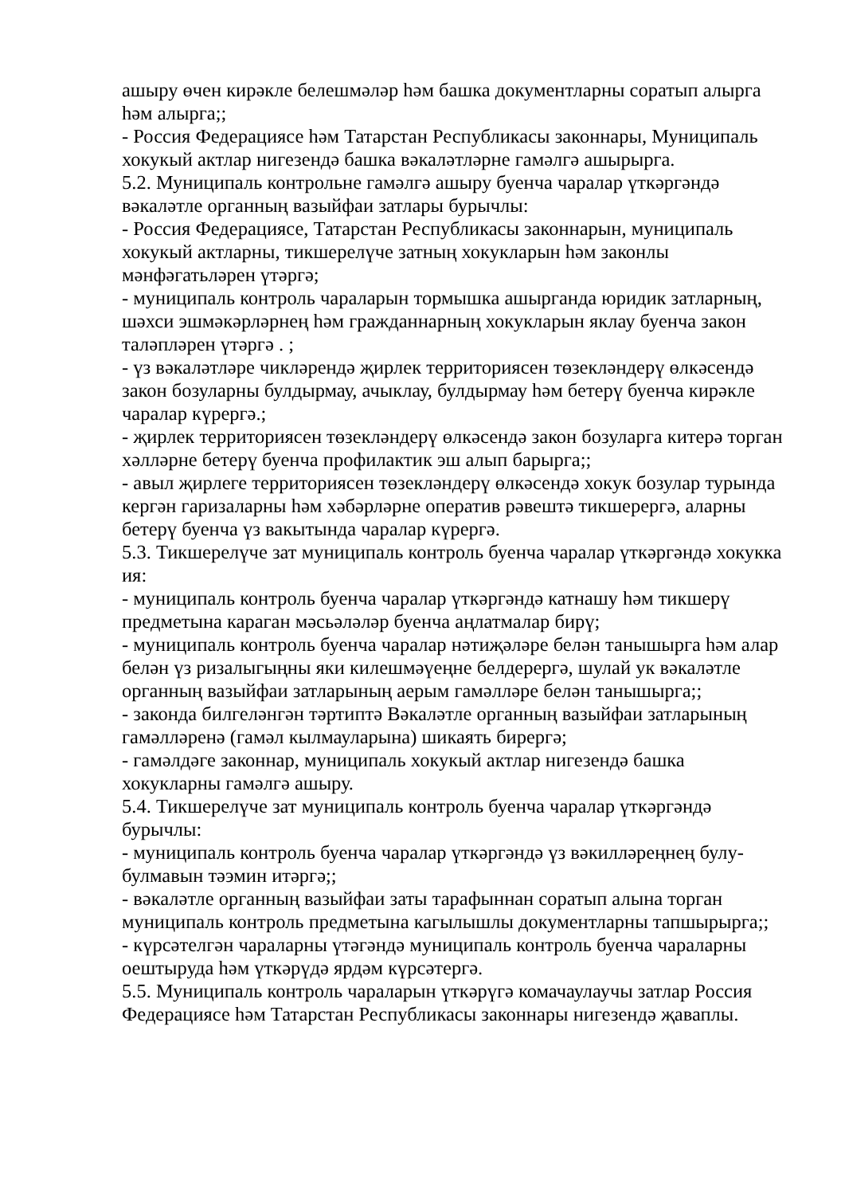ашыру өчен кирәкле белешмәләр һәм башка документларны соратып алырга һәм алырга;;
- Россия Федерациясе һәм Татарстан Республикасы законнары, Муниципаль хокукый актлар нигезендә башка вәкаләтләрне гамәлгә ашырырга.
5.2. Муниципаль контрольне гамәлгә ашыру буенча чаралар үткәргәндә вәкаләтле органның вазыйфаи затлары бурычлы:
- Россия Федерациясе, Татарстан Республикасы законнарын, муниципаль хокукый актларны, тикшерелүче затның хокукларын һәм законлы мәнфәгатьләрен үтәргә;
- муниципаль контроль чараларын тормышка ашырганда юридик затларның, шәхси эшмәкәрләрнең һәм гражданнарның хокукларын яклау буенча закон таләпләрен үтәргә . ;
- үз вәкаләтләре чикләрендә җирлек территориясен төзекләндерү өлкәсендә закон бозуларны булдырмау, ачыклау, булдырмау һәм бетерү буенча кирәкле чаралар күрергә.;
- җирлек территориясен төзекләндерү өлкәсендә закон бозуларга китерә торган хәлләрне бетерү буенча профилактик эш алып барырга;;
- авыл җирлеге территориясен төзекләндерү өлкәсендә хокук бозулар турында кергән гаризаларны һәм хәбәрләрне оператив рәвештә тикшерергә, аларны бетерү буенча үз вакытында чаралар күрергә.
5.3. Тикшерелүче зат муниципаль контроль буенча чаралар үткәргәндә хокукка ия:
- муниципаль контроль буенча чаралар үткәргәндә катнашу һәм тикшерү предметына караган мәсьәләләр буенча аңлатмалар бирү;
- муниципаль контроль буенча чаралар нәтиҗәләре белән танышырга һәм алар белән үз ризалыгыңны яки килешмәүеңне белдерергә, шулай ук вәкаләтле органның вазыйфаи затларының аерым гамәлләре белән танышырга;;
- законда билгеләнгән тәртиптә Вәкаләтле органның вазыйфаи затларының гамәлләренә (гамәл кылмауларына) шикаять бирергә;
- гамәлдәге законнар, муниципаль хокукый актлар нигезендә башка хокукларны гамәлгә ашыру.
5.4. Тикшерелүче зат муниципаль контроль буенча чаралар үткәргәндә бурычлы:
- муниципаль контроль буенча чаралар үткәргәндә үз вәкилләреңнең булу-булмавын тәэмин итәргә;;
- вәкаләтле органның вазыйфаи заты тарафыннан соратып алына торган муниципаль контроль предметына кагылышлы документларны тапшырырга;;
- күрсәтелгән чараларны үтәгәндә муниципаль контроль буенча чараларны оештыруда һәм үткәрүдә ярдәм күрсәтергә.
5.5. Муниципаль контроль чараларын үткәрүгә комачаулаучы затлар Россия Федерациясе һәм Татарстан Республикасы законнары нигезендә җаваплы.